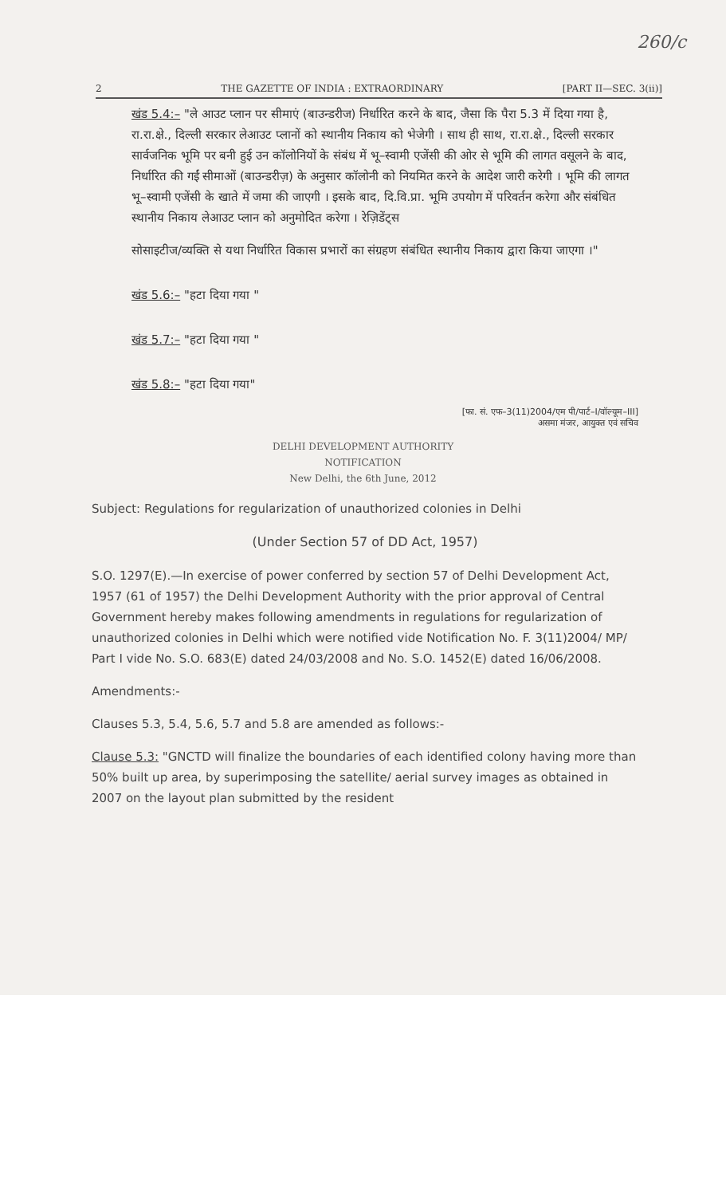260/c
2 THE GAZETTE OF INDIA : EXTRAORDINARY [PART II—SEC. 3(ii)]
खंड 5.4:– "ले आउट प्लान पर सीमाएं (बाउन्डरीज) निर्धारित करने के बाद, जैसा कि पैरा 5.3 में दिया गया है, रा.रा.क्षे., दिल्ली सरकार लेआउट प्लानों को स्थानीय निकाय को भेजेगी । साथ ही साथ, रा.रा.क्षे., दिल्ली सरकार सार्वजनिक भूमि पर बनी हुई उन कॉलोनियों के संबंध में भू–स्वामी एजेंसी की ओर से भूमि की लागत वसूलने के बाद, निर्धारित की गईं सीमाओं (बाउन्डरीज़) के अनुसार कॉलोनी को नियमित करने के आदेश जारी करेगी । भूमि की लागत भू–स्वामी एजेंसी के खाते में जमा की जाएगी । इसके बाद, दि.वि.प्रा. भूमि उपयोग में परिवर्तन करेगा और संबंधित स्थानीय निकाय लेआउट प्लान को अनुमोदित करेगा । रेज़िडेंट्स
सोसाइटीज/व्यक्ति से यथा निर्धारित विकास प्रभारों का संग्रहण संबंधित स्थानीय निकाय द्वारा किया जाएगा ।"
खंड 5.6:– "हटा दिया गया "
खंड 5.7:– "हटा दिया गया "
खंड 5.8:– "हटा दिया गया"
[फा. सं. एफ–3(11)2004/एम पी/पार्ट–I/वॉल्यूम–III]
असमा मंजर, आयुक्त एवं सचिव
DELHI DEVELOPMENT AUTHORITY
NOTIFICATION
New Delhi, the 6th June, 2012
Subject: Regulations for regularization of unauthorized colonies in Delhi
(Under Section 57 of DD Act, 1957)
S.O. 1297(E).—In exercise of power conferred by section 57 of Delhi Development Act, 1957 (61 of 1957) the Delhi Development Authority with the prior approval of Central Government hereby makes following amendments in regulations for regularization of unauthorized colonies in Delhi which were notified vide Notification No. F. 3(11)2004/ MP/ Part I vide No. S.O. 683(E) dated 24/03/2008 and No. S.O. 1452(E) dated 16/06/2008.
Amendments:-
Clauses 5.3, 5.4, 5.6, 5.7 and 5.8 are amended as follows:-
Clause 5.3: "GNCTD will finalize the boundaries of each identified colony having more than 50% built up area, by superimposing the satellite/ aerial survey images as obtained in 2007 on the layout plan submitted by the resident